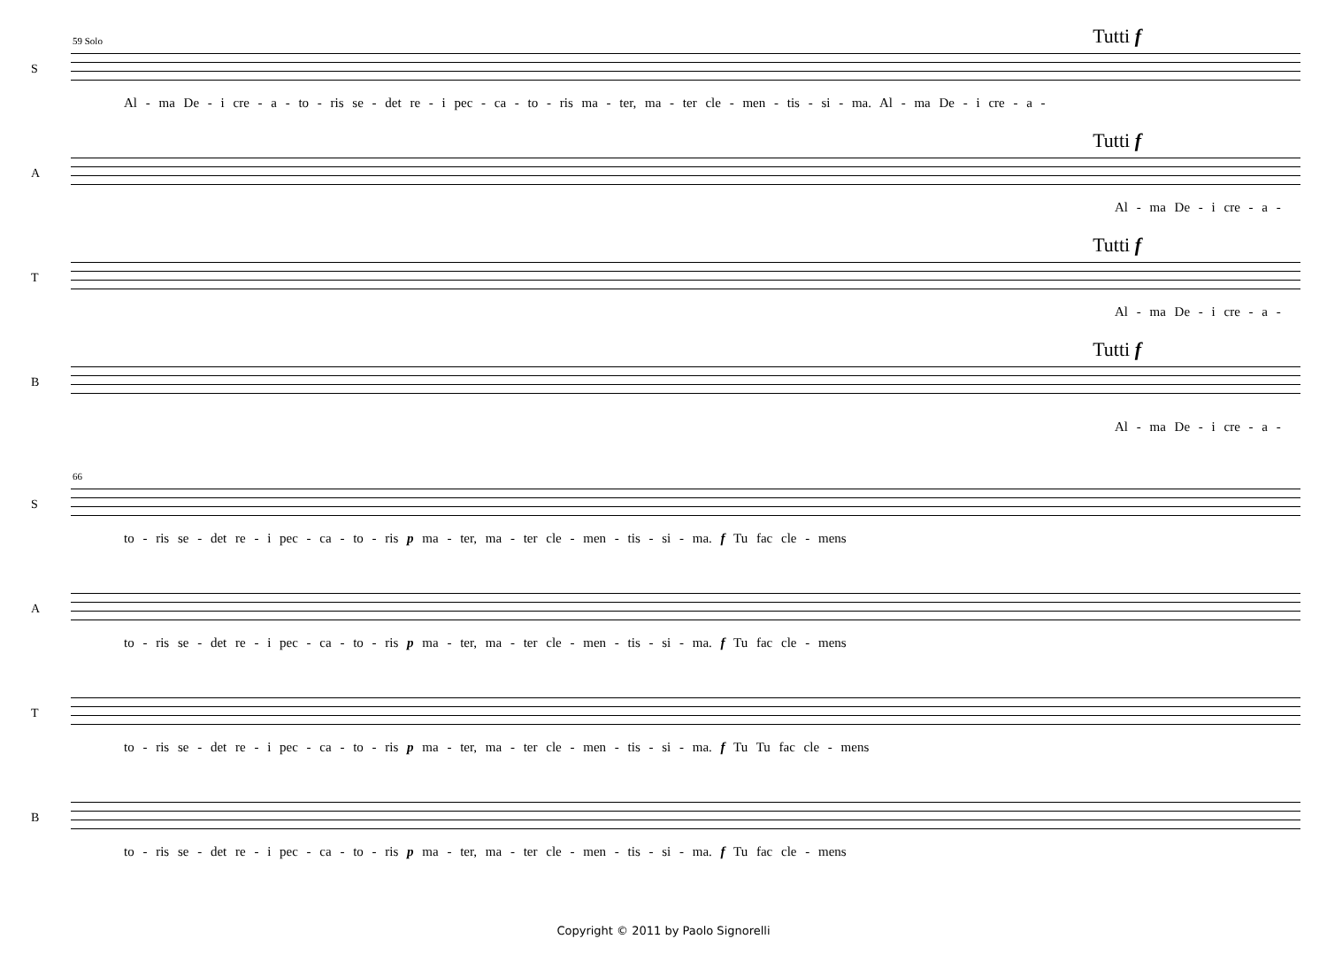59 Solo Tutti f
S
Al - ma De - i cre - a - to - ris se - det re - i pec - ca - to - ris ma - ter, ma - ter cle - men - tis - si - ma. Al - ma De - i cre - a -
Tutti f
A
Al - ma De - i cre - a -
Tutti f
T
Al - ma De - i cre - a -
Tutti f
B
Al - ma De - i cre - a -
66
S
to - ris se - det re - i pec - ca - to - ris p ma - ter, ma - ter cle - men - tis - si - ma. f Tu fac cle - mens
A
to - ris se - det re - i pec - ca - to - ris p ma - ter, ma - ter cle - men - tis - si - ma. f Tu fac cle - mens
T
to - ris se - det re - i pec - ca - to - ris p ma - ter, ma - ter cle - men - tis - si - ma. f Tu Tu fac cle - mens
B
to - ris se - det re - i pec - ca - to - ris p ma - ter, ma - ter cle - men - tis - si - ma. f Tu fac cle - mens
Copyright © 2011 by Paolo Signorelli